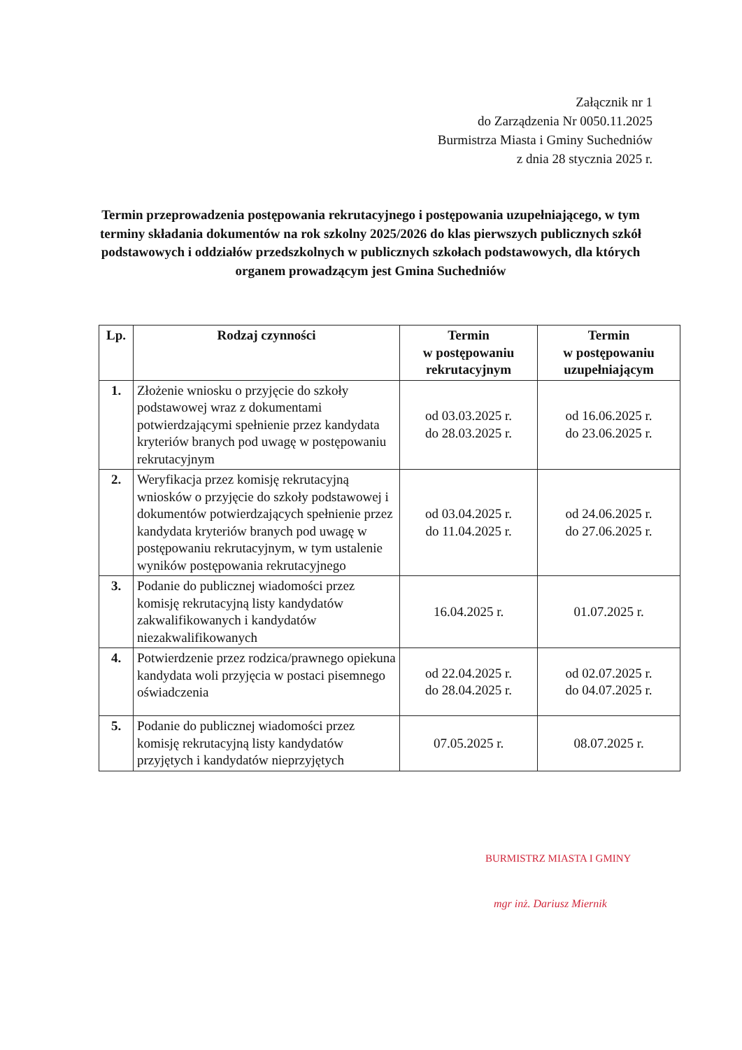Załącznik nr 1
do Zarządzenia Nr 0050.11.2025
Burmistrza Miasta i Gminy Suchedniów
z dnia 28 stycznia 2025 r.
Termin przeprowadzenia postępowania rekrutacyjnego i postępowania uzupełniającego, w tym terminy składania dokumentów na rok szkolny 2025/2026 do klas pierwszych publicznych szkół podstawowych i oddziałów przedszkolnych w publicznych szkołach podstawowych, dla których organem prowadzącym jest Gmina Suchedniów
| Lp. | Rodzaj czynności | Termin w postępowaniu rekrutacyjnym | Termin w postępowaniu uzupełniającym |
| --- | --- | --- | --- |
| 1. | Złożenie wniosku o przyjęcie do szkoły podstawowej wraz z dokumentami potwierdzającymi spełnienie przez kandydata kryteriów branych pod uwagę w postępowaniu rekrutacyjnym | od 03.03.2025 r. do 28.03.2025 r. | od 16.06.2025 r. do 23.06.2025 r. |
| 2. | Weryfikacja przez komisję rekrutacyjną wniosków o przyjęcie do szkoły podstawowej i dokumentów potwierdzających spełnienie przez kandydata kryteriów branych pod uwagę w postępowaniu rekrutacyjnym, w tym ustalenie wyników postępowania rekrutacyjnego | od 03.04.2025 r. do 11.04.2025 r. | od 24.06.2025 r. do 27.06.2025 r. |
| 3. | Podanie do publicznej wiadomości przez komisję rekrutacyjną listy kandydatów zakwalifikowanych i kandydatów niezakwalifikowanych | 16.04.2025 r. | 01.07.2025 r. |
| 4. | Potwierdzenie przez rodzica/prawnego opiekuna kandydata woli przyjęcia w postaci pisemnego oświadczenia | od 22.04.2025 r. do 28.04.2025 r. | od 02.07.2025 r. do 04.07.2025 r. |
| 5. | Podanie do publicznej wiadomości przez komisję rekrutacyjną listy kandydatów przyjętych i kandydatów nieprzyjętych | 07.05.2025 r. | 08.07.2025 r. |
BURMISTRZ MIASTA I GMINY
mgr inż. Dariusz Miernik